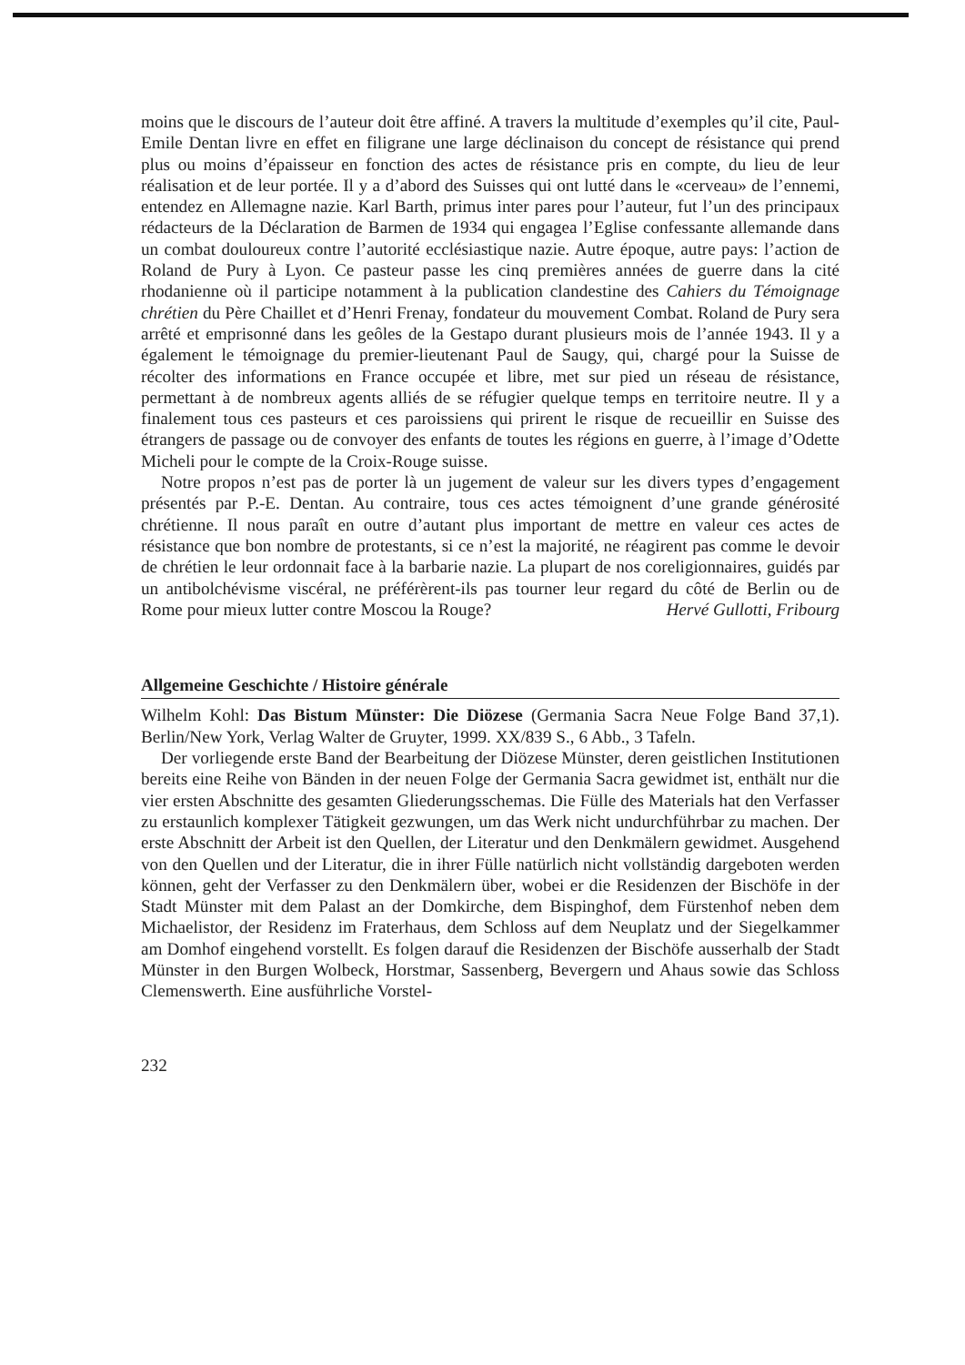moins que le discours de l’auteur doit être affiné. A travers la multitude d’exemples qu’il cite, Paul-Emile Dentan livre en effet en filigrane une large déclinaison du concept de résistance qui prend plus ou moins d’épaisseur en fonction des actes de résistance pris en compte, du lieu de leur réalisation et de leur portée. Il y a d’abord des Suisses qui ont lutté dans le «cerveau» de l’ennemi, entendez en Allemagne nazie. Karl Barth, primus inter pares pour l’auteur, fut l’un des principaux rédacteurs de la Déclaration de Barmen de 1934 qui engagea l’Eglise confessante allemande dans un combat douloureux contre l’autorité ecclésiastique nazie. Autre époque, autre pays: l’action de Roland de Pury à Lyon. Ce pasteur passe les cinq premières années de guerre dans la cité rhodanienne où il participe notamment à la publication clandestine des Cahiers du Témoignage chrétien du Père Chaillet et d’Henri Frenay, fondateur du mouvement Combat. Roland de Pury sera arrêté et emprisonné dans les geôles de la Gestapo durant plusieurs mois de l’année 1943. Il y a également le témoignage du premier-lieutenant Paul de Saugy, qui, chargé pour la Suisse de récolter des informations en France occupée et libre, met sur pied un réseau de résistance, permettant à de nombreux agents alliés de se réfugier quelque temps en territoire neutre. Il y a finalement tous ces pasteurs et ces paroissiens qui prirent le risque de recueillir en Suisse des étrangers de passage ou de convoyer des enfants de toutes les régions en guerre, à l’image d’Odette Micheli pour le compte de la Croix-Rouge suisse.
Notre propos n’est pas de porter là un jugement de valeur sur les divers types d’engagement présentés par P.-E. Dentan. Au contraire, tous ces actes témoignent d’une grande générosité chrétienne. Il nous paraît en outre d’autant plus important de mettre en valeur ces actes de résistance que bon nombre de protestants, si ce n’est la majorité, ne réagirent pas comme le devoir de chrétien le leur ordonnait face à la barbarie nazie. La plupart de nos coreligionnaires, guidés par un antibolchévisme viscéral, ne préférèrent-ils pas tourner leur regard du côté de Berlin ou de Rome pour mieux lutter contre Moscou la Rouge? Hervé Gullotti, Fribourg
Allgemeine Geschichte / Histoire générale
Wilhelm Kohl: Das Bistum Münster: Die Diözese (Germania Sacra Neue Folge Band 37,1). Berlin/New York, Verlag Walter de Gruyter, 1999. XX/839 S., 6 Abb., 3 Tafeln.
Der vorliegende erste Band der Bearbeitung der Diözese Münster, deren geistlichen Institutionen bereits eine Reihe von Bänden in der neuen Folge der Germania Sacra gewidmet ist, enthält nur die vier ersten Abschnitte des gesamten Gliederungsschemas. Die Fülle des Materials hat den Verfasser zu erstaunlich komplexer Tätigkeit gezwungen, um das Werk nicht undurchführbar zu machen. Der erste Abschnitt der Arbeit ist den Quellen, der Literatur und den Denkmälern gewidmet. Ausgehend von den Quellen und der Literatur, die in ihrer Fülle natürlich nicht vollständig dargeboten werden können, geht der Verfasser zu den Denkmälern über, wobei er die Residenzen der Bischöfe in der Stadt Münster mit dem Palast an der Domkirche, dem Bispinghof, dem Fürstenhof neben dem Michaelistor, der Residenz im Fraterhaus, dem Schloss auf dem Neuplatz und der Siegelkammer am Domhof eingehend vorstellt. Es folgen darauf die Residenzen der Bischöfe ausserhalb der Stadt Münster in den Burgen Wolbeck, Horstmar, Sassenberg, Bevergern und Ahaus sowie das Schloss Clemenswerth. Eine ausführliche Vorstel-
232